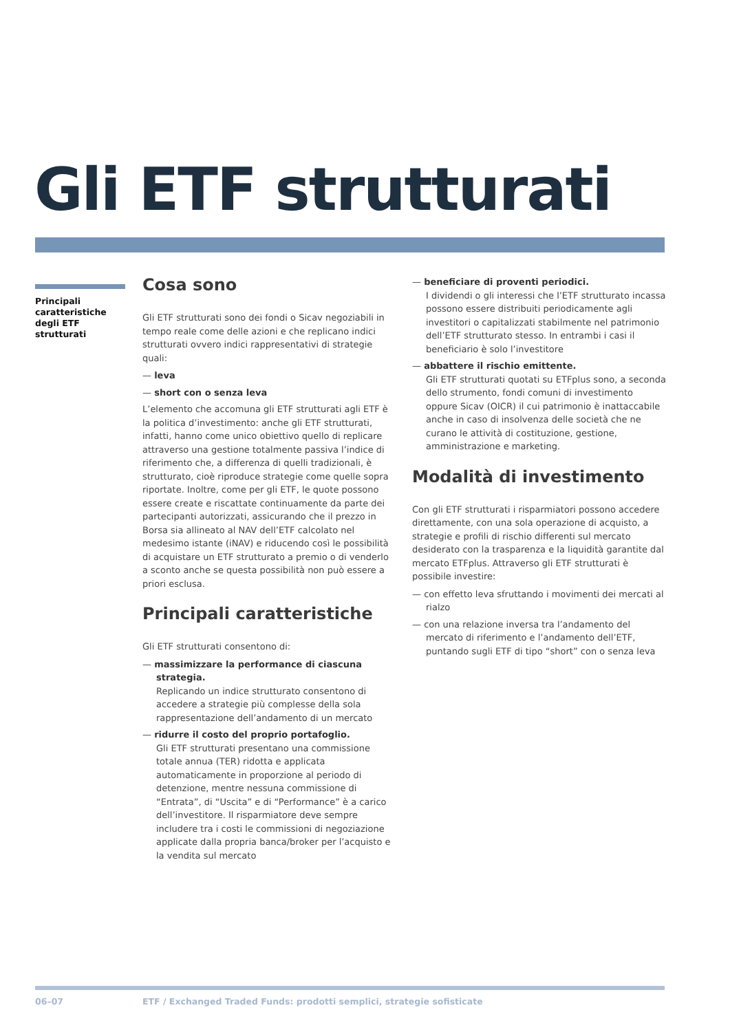Gli ETF strutturati
Principali caratteristiche degli ETF strutturati
Cosa sono
Gli ETF strutturati sono dei fondi o Sicav negoziabili in tempo reale come delle azioni e che replicano indici strutturati ovvero indici rappresentativi di strategie quali:
— leva
— short con o senza leva
L’elemento che accomuna gli ETF strutturati agli ETF è la politica d’investimento: anche gli ETF strutturati, infatti, hanno come unico obiettivo quello di replicare attraverso una gestione totalmente passiva l’indice di riferimento che, a differenza di quelli tradizionali, è strutturato, cioè riproduce strategie come quelle sopra riportate. Inoltre, come per gli ETF, le quote possono essere create e riscattate continuamente da parte dei partecipanti autorizzati, assicurando che il prezzo in Borsa sia allineato al NAV dell’ETF calcolato nel medesimo istante (iNAV) e riducendo così le possibilità di acquistare un ETF strutturato a premio o di venderlo a sconto anche se questa possibilità non può essere a priori esclusa.
Principali caratteristiche
Gli ETF strutturati consentono di:
— massimizzare la performance di ciascuna strategia.
Replicando un indice strutturato consentono di accedere a strategie più complesse della sola rappresentazione dell’andamento di un mercato
— ridurre il costo del proprio portafoglio.
Gli ETF strutturati presentano una commissione totale annua (TER) ridotta e applicata automaticamente in proporzione al periodo di detenzione, mentre nessuna commissione di “Entrata”, di “Uscita” e di “Performance” è a carico dell’investitore. Il risparmiatore deve sempre includere tra i costi le commissioni di negoziazione applicate dalla propria banca/broker per l’acquisto e la vendita sul mercato
— beneficiare di proventi periodici.
I dividendi o gli interessi che l’ETF strutturato incassa possono essere distribuiti periodicamente agli investitori o capitalizzati stabilmente nel patrimonio dell’ETF strutturato stesso. In entrambi i casi il beneficiario è solo l’investitore
— abbattere il rischio emittente.
Gli ETF strutturati quotati su ETFplus sono, a seconda dello strumento, fondi comuni di investimento oppure Sicav (OICR) il cui patrimonio è inattaccabile anche in caso di insolvenza delle società che ne curano le attività di costituzione, gestione, amministrazione e marketing.
Modalità di investimento
Con gli ETF strutturati i risparmiatori possono accedere direttamente, con una sola operazione di acquisto, a strategie e profili di rischio differenti sul mercato desiderato con la trasparenza e la liquidità garantite dal mercato ETFplus. Attraverso gli ETF strutturati è possibile investire:
— con effetto leva sfruttando i movimenti dei mercati al rialzo
— con una relazione inversa tra l’andamento del mercato di riferimento e l’andamento dell’ETF, puntando sugli ETF di tipo “short” con o senza leva
06–07
ETF / Exchanged Traded Funds: prodotti semplici, strategie sofisticate